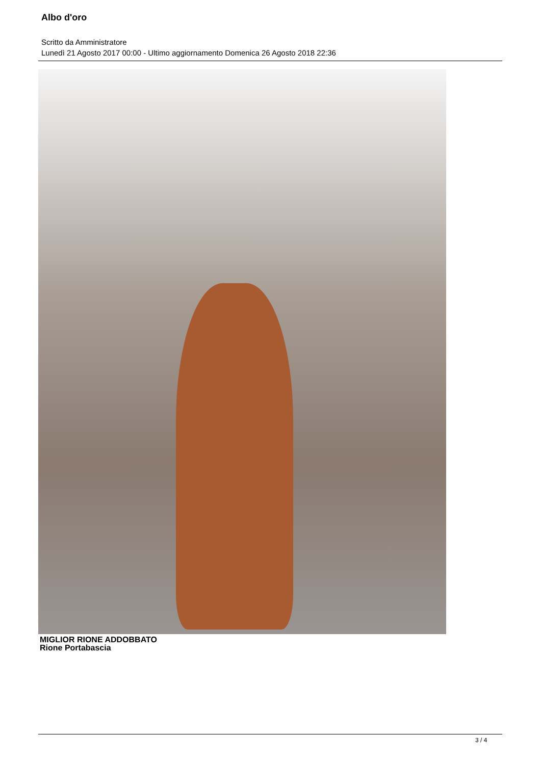Albo d'oro
Scritto da Amministratore
Lunedì 21 Agosto 2017 00:00 - Ultimo aggiornamento Domenica 26 Agosto 2018 22:36
MIGLIOR RIONE ADDOBBATO
Rione Portabascia
3 / 4